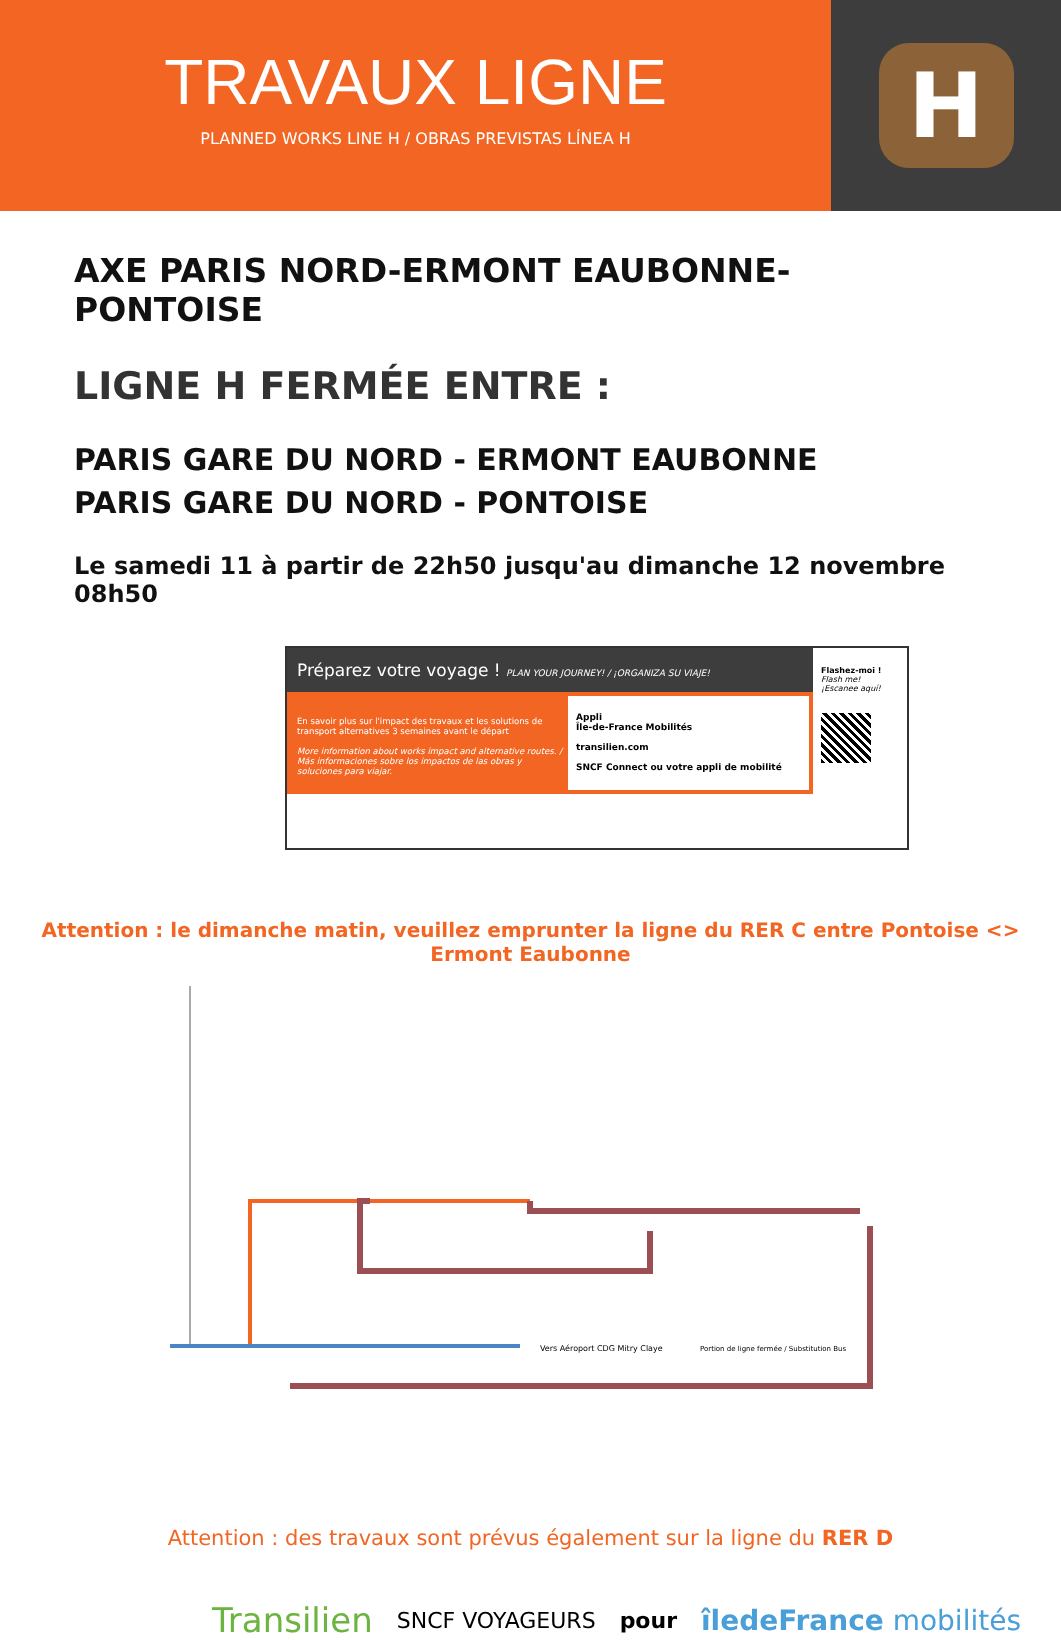TRAVAUX LIGNE
PLANNED WORKS LINE H / OBRAS PREVISTAS LÍNEA H
H
AXE PARIS NORD-ERMONT EAUBONNE- PONTOISE
LIGNE H FERMÉE ENTRE :
PARIS GARE DU NORD - ERMONT EAUBONNE
PARIS GARE DU NORD - PONTOISE
Le samedi 11 à partir de 22h50 jusqu'au dimanche 12 novembre 08h50
Préparez votre voyage ! PLAN YOUR JOURNEY! / ¡ORGANIZA SU VIAJE!
En savoir plus sur l'impact des travaux et les solutions de transport alternatives 3 semaines avant le départ
More information about works impact and alternative routes. / Más informaciones sobre los impactos de las obras y soluciones para viajar.
Appli
Île-de-France Mobilités
transilien.com
SNCF Connect ou votre appli de mobilité
Flashez-moi !
Flash me!
¡Escanee aquí!
Attention : le dimanche matin, veuillez emprunter la ligne du RER C entre Pontoise <> Ermont Eaubonne
Vers Aéroport CDG Mitry Claye
Portion de ligne fermée / Substitution Bus
Attention : des travaux sont prévus également sur la ligne du RER D
Transilien SNCF VOYAGEURS pour îledeFrance mobilités